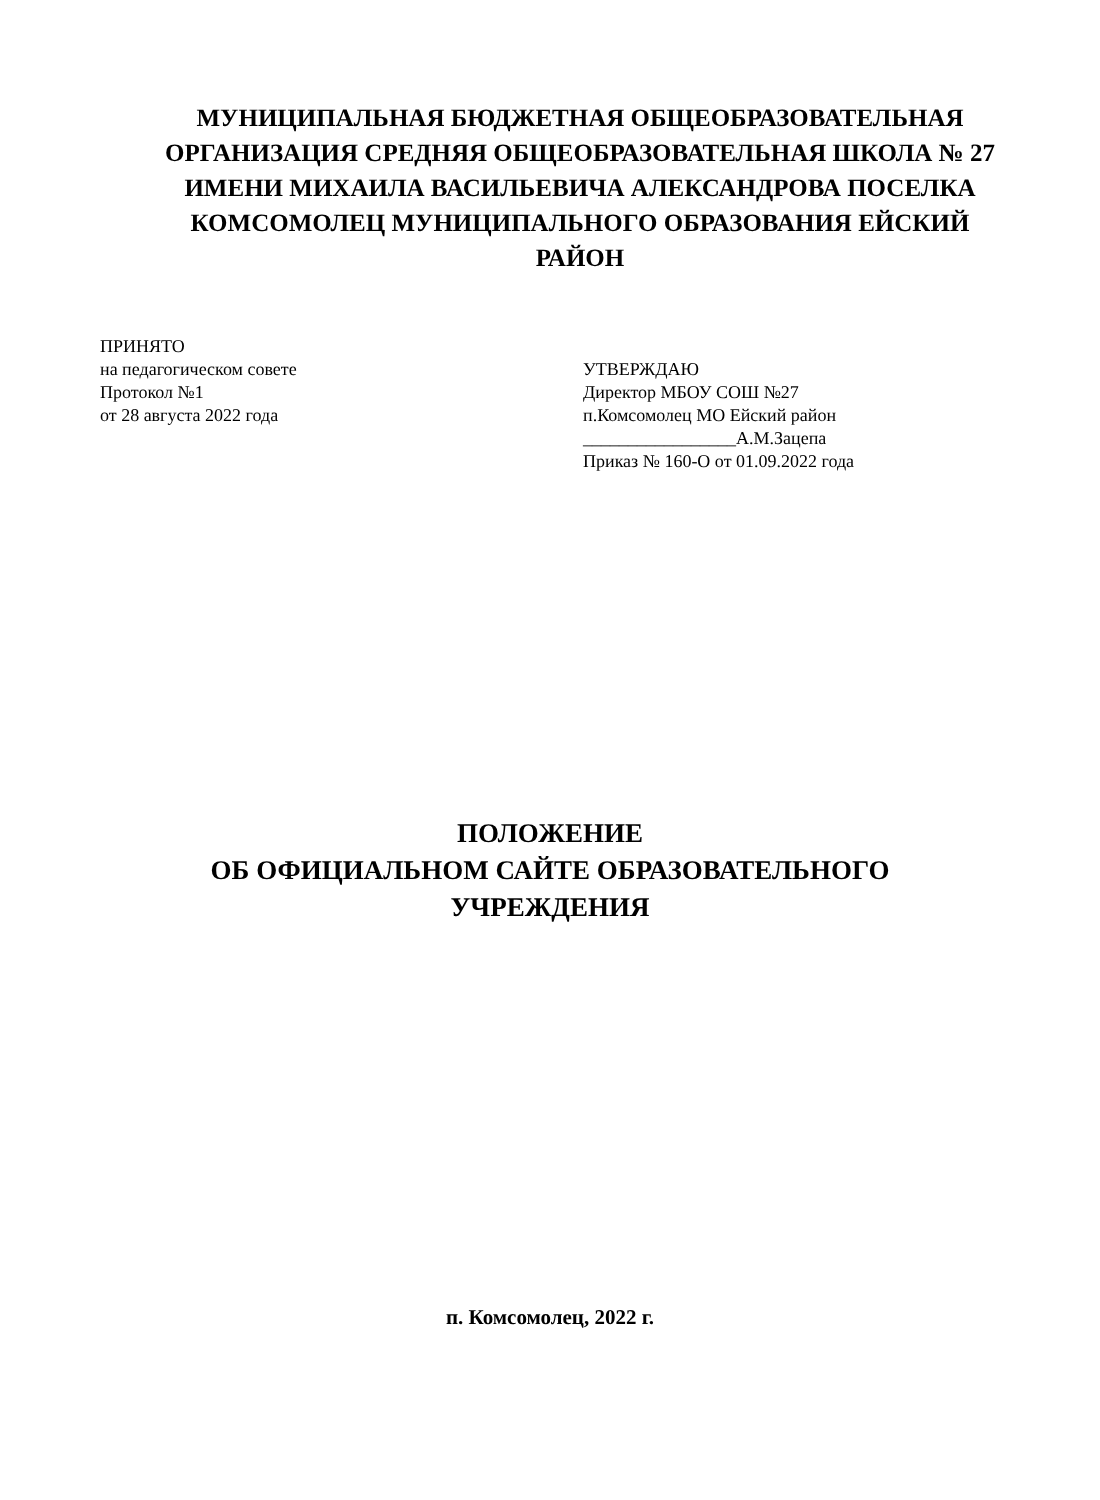МУНИЦИПАЛЬНАЯ БЮДЖЕТНАЯ ОБЩЕОБРАЗОВАТЕЛЬНАЯ ОРГАНИЗАЦИЯ СРЕДНЯЯ ОБЩЕОБРАЗОВАТЕЛЬНАЯ ШКОЛА № 27 ИМЕНИ МИХАИЛА ВАСИЛЬЕВИЧА АЛЕКСАНДРОВА ПОСЕЛКА КОМСОМОЛЕЦ МУНИЦИПАЛЬНОГО ОБРАЗОВАНИЯ ЕЙСКИЙ РАЙОН
ПРИНЯТО
на педагогическом совете
Протокол №1
от 28 августа 2022 года
УТВЕРЖДАЮ
Директор МБОУ СОШ №27
п.Комсомолец МО Ейский район
_________________А.М.Зацепа
Приказ № 160-О от 01.09.2022 года
ПОЛОЖЕНИЕ
ОБ ОФИЦИАЛЬНОМ САЙТЕ ОБРАЗОВАТЕЛЬНОГО УЧРЕЖДЕНИЯ
п. Комсомолец, 2022 г.